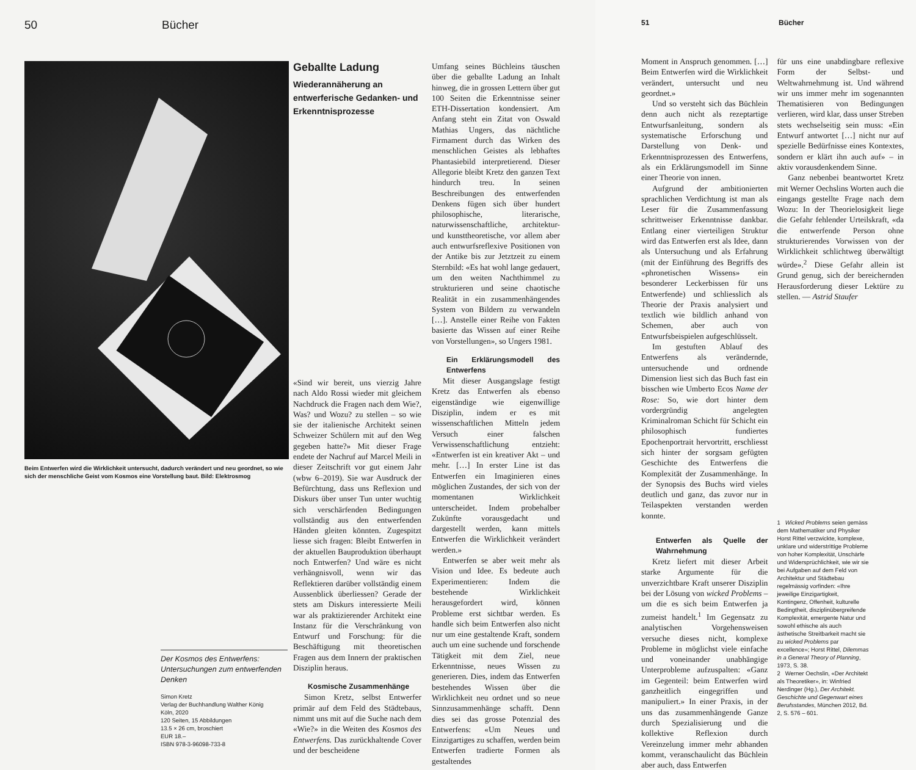50 Bücher
Beim Entwerfen wird die Wirklichkeit untersucht, dadurch verändert und neu geordnet, so wie sich der menschliche Geist vom Kosmos eine Vorstellung baut. Bild: Elektrosmog
Der Kosmos des Entwerfens: Untersuchungen zum entwerfenden Denken
Simon Kretz
Verlag der Buchhandlung Walther König
Köln, 2020
120 Seiten, 15 Abbildungen
13.5 × 26 cm, broschiert
EUR 18.–
ISBN 978-3-96098-733-8
Geballte Ladung
Wiederannäherung an entwerferische Gedanken- und Erkenntnisprozesse
«Sind wir bereit, uns vierzig Jahre nach Aldo Rossi wieder mit gleichem Nachdruck die Fragen nach dem Wie?, Was? und Wozu? zu stellen – so wie sie der italienische Architekt seinen Schweizer Schülern mit auf den Weg gegeben hatte?» Mit dieser Frage endete der Nachruf auf Marcel Meili in dieser Zeitschrift vor gut einem Jahr (wbw 6–2019). Sie war Ausdruck der Befürchtung, dass uns Reflexion und Diskurs über unser Tun unter wuchtig sich verschärfenden Bedingungen vollständig aus den entwerfenden Händen gleiten könnten. Zugespitzt liesse sich fragen: Bleibt Entwerfen in der aktuellen Bauproduktion überhaupt noch Entwerfen? Und wäre es nicht verhängnisvoll, wenn wir das Reflektieren darüber vollständig einem Aussenblick überliessen? Gerade der stets am Diskurs interessierte Meili war als praktizierender Architekt eine Instanz für die Verschränkung von Entwurf und Forschung: für die Beschäftigung mit theoretischen Fragen aus dem Innern der praktischen Disziplin heraus.
Kosmische Zusammenhänge
Simon Kretz, selbst Entwerfer primär auf dem Feld des Städtebaus, nimmt uns mit auf die Suche nach dem «Wie?» in die Weiten des Kosmos des Entwerfens. Das zurückhaltende Cover und der bescheidene
Umfang seines Büchleins täuschen über die geballte Ladung an Inhalt hinweg, die in grossen Lettern über gut 100 Seiten die Erkenntnisse seiner ETH-Dissertation kondensiert. Am Anfang steht ein Zitat von Oswald Mathias Ungers, das nächtliche Firmament durch das Wirken des menschlichen Geistes als lebhaftes Phantasiebild interpretierend. Dieser Allegorie bleibt Kretz den ganzen Text hindurch treu. In seinen Beschreibungen des entwerfenden Denkens fügen sich über hundert philosophische, literarische, naturwissenschaftliche, architektur- und kunsttheoretische, vor allem aber auch entwurfsreflexive Positionen von der Antike bis zur Jetztzeit zu einem Sternbild: «Es hat wohl lange gedauert, um den weiten Nachthimmel zu strukturieren und seine chaotische Realität in ein zusammenhängendes System von Bildern zu verwandeln […]. Anstelle einer Reihe von Fakten basierte das Wissen auf einer Reihe von Vorstellungen», so Ungers 1981.
Ein Erklärungsmodell des Entwerfens
Mit dieser Ausgangslage festigt Kretz das Entwerfen als ebenso eigenständige wie eigenwillige Disziplin, indem er es mit wissenschaftlichen Mitteln jedem Versuch einer falschen Verwissenschaftlichung entzieht: «Entwerfen ist ein kreativer Akt – und mehr. […] In erster Line ist das Entwerfen ein Imaginieren eines möglichen Zustandes, der sich von der momentanen Wirklichkeit unterscheidet. Indem probehalber Zukünfte vorausgedacht und dargestellt werden, kann mittels Entwerfen die Wirklichkeit verändert werden.»
Entwerfen se aber weit mehr als Vision und Idee. Es bedeute auch Experimentieren: Indem die bestehende Wirklichkeit herausgefordert wird, können Probleme erst sichtbar werden. Es handle sich beim Entwerfen also nicht nur um eine gestaltende Kraft, sondern auch um eine suchende und forschende Tätigkeit mit dem Ziel, neue Erkenntnisse, neues Wissen zu generieren. Dies, indem das Entwerfen bestehendes Wissen über die Wirklichkeit neu ordnet und so neue Sinnzusammenhänge schafft. Denn dies sei das grosse Potenzial des Entwerfens: «Um Neues und Einzigartiges zu schaffen, werden beim Entwerfen tradierte Formen als gestaltendes
51 Bücher
Moment in Anspruch genommen. […] Beim Entwerfen wird die Wirklichkeit verändert, untersucht und neu geordnet.»
Und so versteht sich das Büchlein denn auch nicht als rezeptartige Entwurfsanleitung, sondern als systematische Erforschung und Darstellung von Denk- und Erkenntnisprozessen des Entwerfens, als ein Erklärungsmodell im Sinne einer Theorie von innen.
Aufgrund der ambitionierten sprachlichen Verdichtung ist man als Leser für die Zusammenfassung schrittweiser Erkenntnisse dankbar. Entlang einer vierteiligen Struktur wird das Entwerfen erst als Idee, dann als Untersuchung und als Erfahrung (mit der Einführung des Begriffs des «phronetischen Wissens» ein besonderer Leckerbissen für uns Entwerfende) und schliesslich als Theorie der Praxis analysiert und textlich wie bildlich anhand von Schemen, aber auch von Entwurfsbeispielen aufgeschlüsselt.
Im gestuften Ablauf des Entwerfens als verändernde, untersuchende und ordnende Dimension liest sich das Buch fast ein bisschen wie Umberto Ecos Name der Rose: So, wie dort hinter dem vordergründig angelegten Kriminalroman Schicht für Schicht ein philosophisch fundiertes Epochenportrait hervortritt, erschliesst sich hinter der sorgsam gefügten Geschichte des Entwerfens die Komplexität der Zusammenhänge. In der Synopsis des Buchs wird vieles deutlich und ganz, das zuvor nur in Teilaspekten verstanden werden konnte.
Entwerfen als Quelle der Wahrnehmung
Kretz liefert mit dieser Arbeit starke Argumente für die unverzichtbare Kraft unserer Disziplin bei der Lösung von wicked Problems – um die es sich beim Entwerfen ja zumeist handelt.<sup>1</sup> Im Gegensatz zu analytischen Vorgehensweisen versuche dieses nicht, komplexe Probleme in möglichst viele einfache und voneinander unabhängige Unterprobleme aufzuspalten: «Ganz im Gegenteil: beim Entwerfen wird ganzheitlich eingegriffen und manipuliert.» In einer Praxis, in der uns das zusammenhängende Ganze durch Spezialisierung und die kollektive Reflexion durch Vereinzelung immer mehr abhanden kommt, veranschaulicht das Büchlein aber auch, dass Entwerfen
für uns eine unabdingbare reflexive Form der Selbst- und Weltwahrnehmung ist. Und während wir uns immer mehr im sogenannten Thematisieren von Bedingungen verlieren, wird klar, dass unser Streben stets wechselseitig sein muss: «Ein Entwurf antwortet […] nicht nur auf spezielle Bedürfnisse eines Kontextes, sondern er klärt ihn auch auf» – in aktiv vorausdenkendem Sinne.
Ganz nebenbei beantwortet Kretz mit Werner Oechslins Worten auch die eingangs gestellte Frage nach dem Wozu: In der Theorielosigkeit liege die Gefahr fehlender Urteilskraft, «da die entwerfende Person ohne strukturierendes Vorwissen von der Wirklichkeit schlichtweg überwältigt würde».<sup>2</sup> Diese Gefahr allein ist Grund genug, sich der bereichernden Herausforderung dieser Lektüre zu stellen. — Astrid Staufer
1 Wicked Problems seien gemäss dem Mathematiker und Physiker Horst Rittel verzwickte, komplexe, unklare und widerstrittige Probleme von hoher Komplexität, Unschärfe und Widersprüchlichkeit, wie wir sie bei Aufgaben auf dem Feld von Architektur und Städtebau regelmässig vorfinden: «Ihre jeweilige Einzigartigkeit, Kontingenz, Offenheit, kulturelle Bedingtheit, disziplinübergreifende Komplexität, emergente Natur und sowohl ethische als auch ästhetische Streitbarkeit macht sie zu wicked Problems par excellence»; Horst Rittel, Dilemmas in a General Theory of Planning, 1973, S. 38.
2 Werner Oechslin, «Der Architekt als Theoretiker», in: Winfried Nerdinger (Hg.), Der Architekt. Geschichte und Gegenwart eines Berufsstandes, München 2012, Bd. 2, S. 576 – 601.